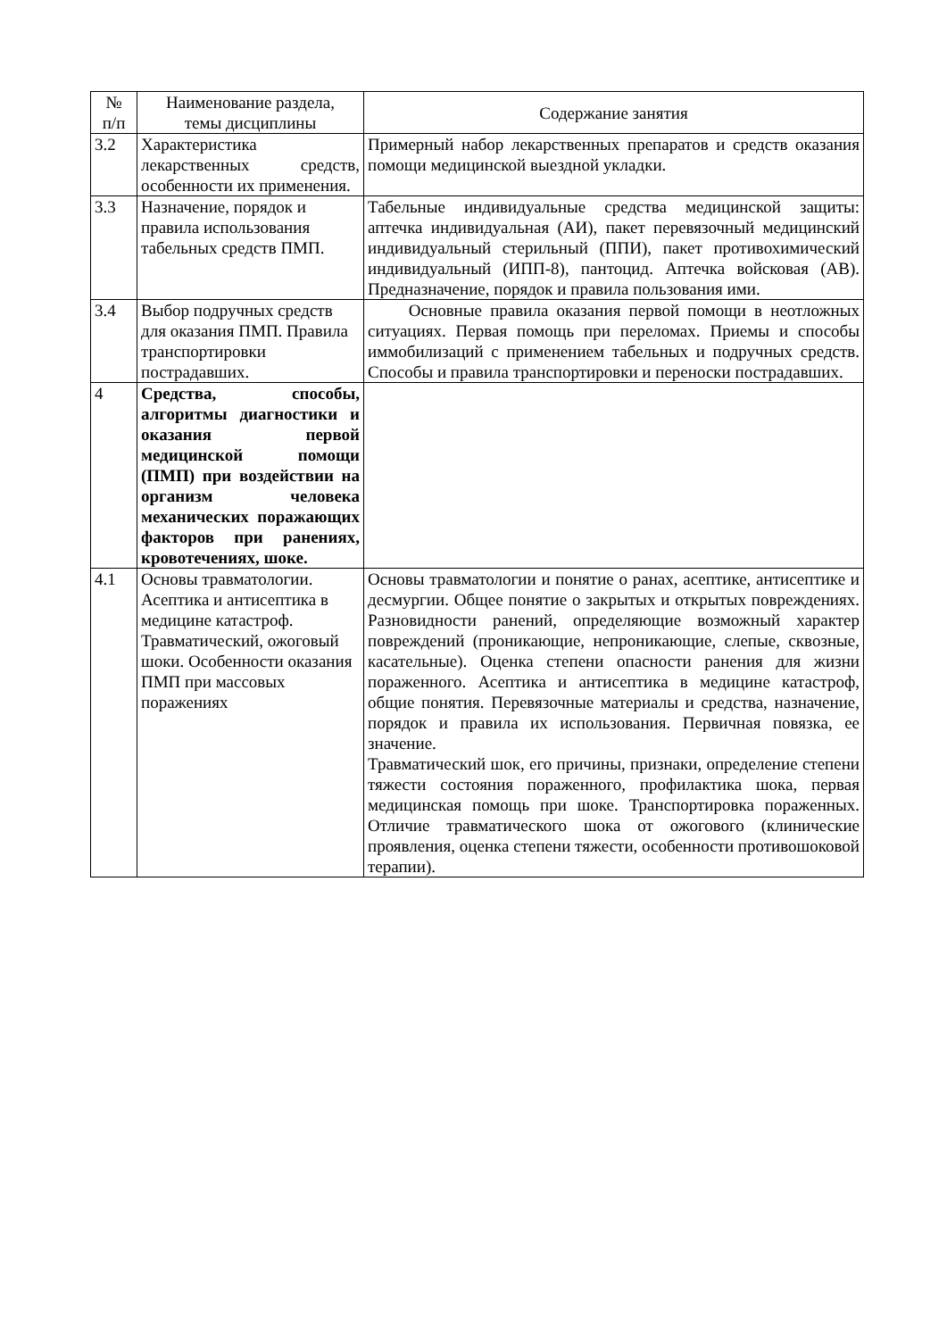| № п/п | Наименование раздела, темы дисциплины | Содержание занятия |
| --- | --- | --- |
| 3.2 | Характеристика лекарственных средств, особенности их применения. | Примерный набор лекарственных препаратов и средств оказания помощи медицинской выездной укладки. |
| 3.3 | Назначение, порядок и правила использования табельных средств ПМП. | Табельные индивидуальные средства медицинской защиты: аптечка индивидуальная (АИ), пакет перевязочный медицинский индивидуальный стерильный (ППИ), пакет противохимический индивидуальный (ИПП-8), пантоцид. Аптечка войсковая (АВ). Предназначение, порядок и правила пользования ими. |
| 3.4 | Выбор подручных средств для оказания ПМП. Правила транспортировки пострадавших. | Основные правила оказания первой помощи в неотложных ситуациях. Первая помощь при переломах. Приемы и способы иммобилизаций с применением табельных и подручных средств. Способы и правила транспортировки и переноски пострадавших. |
| 4 | Средства, способы, алгоритмы диагностики и оказания первой медицинской помощи (ПМП) при воздействии на организм человека механических поражающих факторов при ранениях, кровотечениях, шоке. | |
| 4.1 | Основы травматологии. Асептика и антисептика в медицине катастроф. Травматический, ожоговый шоки. Особенности оказания ПМП при массовых поражениях | Основы травматологии и понятие о ранах, асептике, антисептике и десмургии. Общее понятие о закрытых и открытых повреждениях. Разновидности ранений, определяющие возможный характер повреждений (проникающие, непроникающие, слепые, сквозные, касательные). Оценка степени опасности ранения для жизни пораженного. Асептика и антисептика в медицине катастроф, общие понятия. Перевязочные материалы и средства, назначение, порядок и правила их использования. Первичная повязка, ее значение. Травматический шок, его причины, признаки, определение степени тяжести состояния пораженного, профилактика шока, первая медицинская помощь при шоке. Транспортировка пораженных. Отличие травматического шока от ожогового (клинические проявления, оценка степени тяжести, особенности противошоковой терапии). |